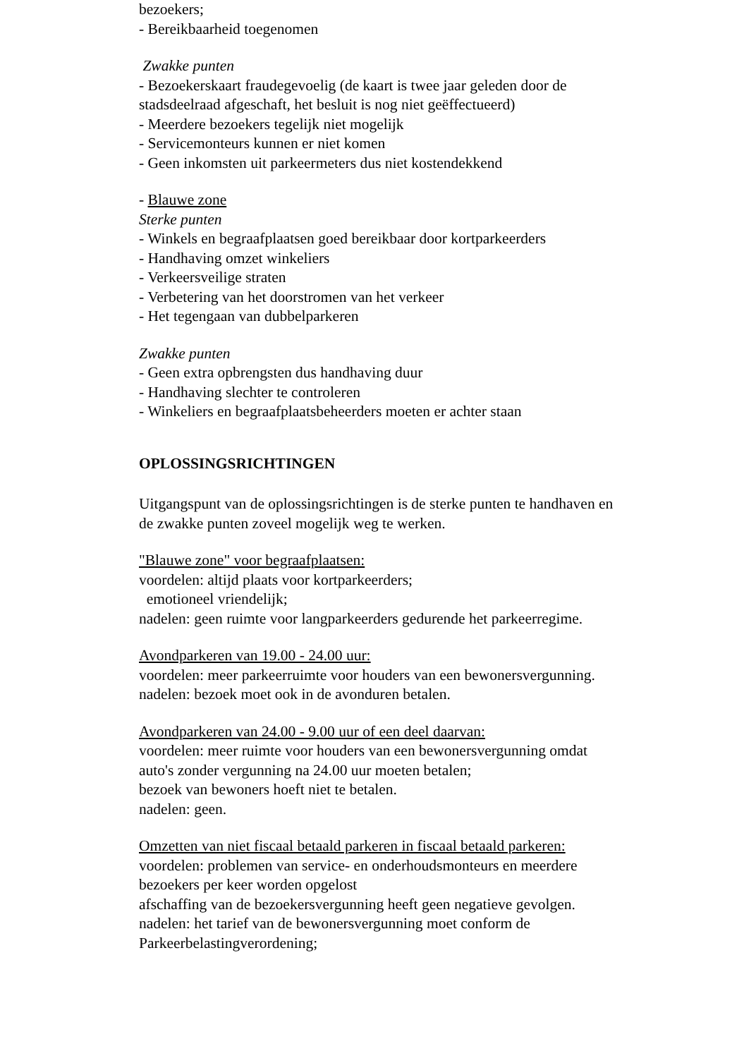bezoekers;
- Bereikbaarheid toegenomen
Zwakke punten
- Bezoekerskaart fraudegevoelig (de kaart is twee jaar geleden door de stadsdeelraad afgeschaft, het besluit is nog niet geëffectueerd)
- Meerdere bezoekers tegelijk niet mogelijk
- Servicemonteurs kunnen er niet komen
- Geen inkomsten uit parkeermeters dus niet kostendekkend
- Blauwe zone
Sterke punten
- Winkels en begraafplaatsen goed bereikbaar door kortparkeerders
- Handhaving omzet winkeliers
- Verkeersveilige straten
- Verbetering van het doorstromen van het verkeer
- Het tegengaan van dubbelparkeren
Zwakke punten
- Geen extra opbrengsten dus handhaving duur
- Handhaving slechter te controleren
- Winkeliers en begraafplaatsbeheerders moeten er achter staan
OPLOSSINGSRICHTINGEN
Uitgangspunt van de oplossingsrichtingen is de sterke punten te handhaven en de zwakke punten zoveel mogelijk weg te werken.
"Blauwe zone" voor begraafplaatsen:
voordelen: altijd plaats voor kortparkeerders;
emotioneel vriendelijk;
nadelen: geen ruimte voor langparkeerders gedurende het parkeerregime.
Avondparkeren van 19.00 - 24.00 uur:
voordelen: meer parkeerruimte voor houders van een bewonersvergunning.
nadelen: bezoek moet ook in de avonduren betalen.
Avondparkeren van 24.00 - 9.00 uur of een deel daarvan:
voordelen: meer ruimte voor houders van een bewonersvergunning omdat auto's zonder vergunning na 24.00 uur moeten betalen;
bezoek van bewoners hoeft niet te betalen.
nadelen: geen.
Omzetten van niet fiscaal betaald parkeren in fiscaal betaald parkeren:
voordelen: problemen van service- en onderhoudsmonteurs en meerdere bezoekers per keer worden opgelost
afschaffing van de bezoekersvergunning heeft geen negatieve gevolgen.
nadelen: het tarief van de bewonersvergunning moet conform de Parkeerbelastingverordening;